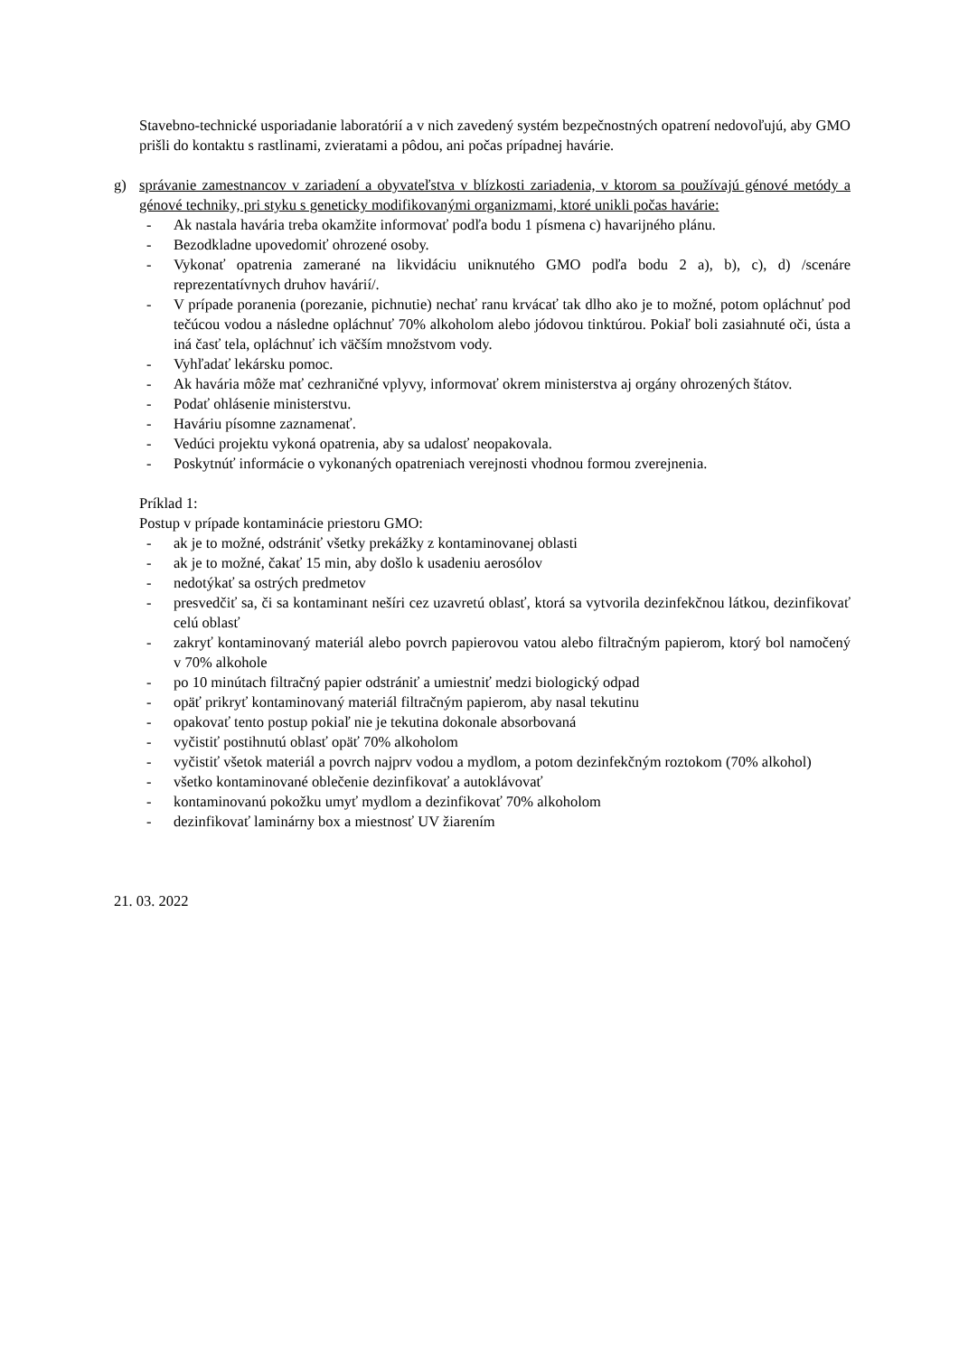Stavebno-technické usporiadanie laboratórií a v nich zavedený systém bezpečnostných opatrení nedovoľujú, aby GMO prišli do kontaktu s rastlinami, zvieratami a pôdou, ani počas prípadnej havárie.
g) správanie zamestnancov v zariadení a obyvateľstva v blízkosti zariadenia, v ktorom sa používajú génové metódy a génové techniky, pri styku s geneticky modifikovanými organizmami, ktoré unikli počas havárie:
- Ak nastala havária treba okamžite informovať podľa bodu 1 písmena c) havarijného plánu.
- Bezodkladne upovedomiť ohrozené osoby.
- Vykonať opatrenia zamerané na likvidáciu uniknutého GMO podľa bodu 2 a), b), c), d) /scenáre reprezentatívnych druhov havárií/.
- V prípade poranenia (porezanie, pichnutie) nechať ranu krvácať tak dlho ako je to možné, potom opláchnuť pod tečúcou vodou a následne opláchnuť 70% alkoholom alebo jódovou tinktúrou. Pokiaľ boli zasiahnuté oči, ústa a iná časť tela, opláchnuť ich väčším množstvom vody.
- Vyhľadať lekársku pomoc.
- Ak havária môže mať cezhraničné vplyvy, informovať okrem ministerstva aj orgány ohrozených štátov.
- Podať ohlásenie ministerstvu.
- Haváriu písomne zaznamenať.
- Vedúci projektu vykoná opatrenia, aby sa udalosť neopakovala.
- Poskytnúť informácie o vykonaných opatreniach verejnosti vhodnou formou zverejnenia.
Príklad 1:
Postup v prípade kontaminácie priestoru GMO:
- ak je to možné, odstrániť všetky prekážky z kontaminovanej oblasti
- ak je to možné, čakať 15 min, aby došlo k usadeniu aerosólov
- nedotýkať sa ostrých predmetov
- presvedčiť sa, či sa kontaminant nešíri cez uzavretú oblasť, ktorá sa vytvorila dezinfekčnou látkou, dezinfikovať celú oblasť
- zakryť kontaminovaný materiál alebo povrch papierovou vatou alebo filtračným papierom, ktorý bol namočený v 70% alkohole
- po 10 minútach filtračný papier odstrániť a umiestniť medzi biologický odpad
- opäť prikryť kontaminovaný materiál filtračným papierom, aby nasal tekutinu
- opakovať tento postup pokiaľ nie je tekutina dokonale absorbovaná
- vyčistiť postihnutú oblasť opäť 70% alkoholom
- vyčistiť všetok materiál a povrch najprv vodou a mydlom, a potom dezinfekčným roztokom (70% alkohol)
- všetko kontaminované oblečenie dezinfikovať a autoklávovať
- kontaminovanú pokožku umyť mydlom a dezinfikovať 70% alkoholom
- dezinfikovať laminárny box a miestnosť UV žiarením
21. 03. 2022